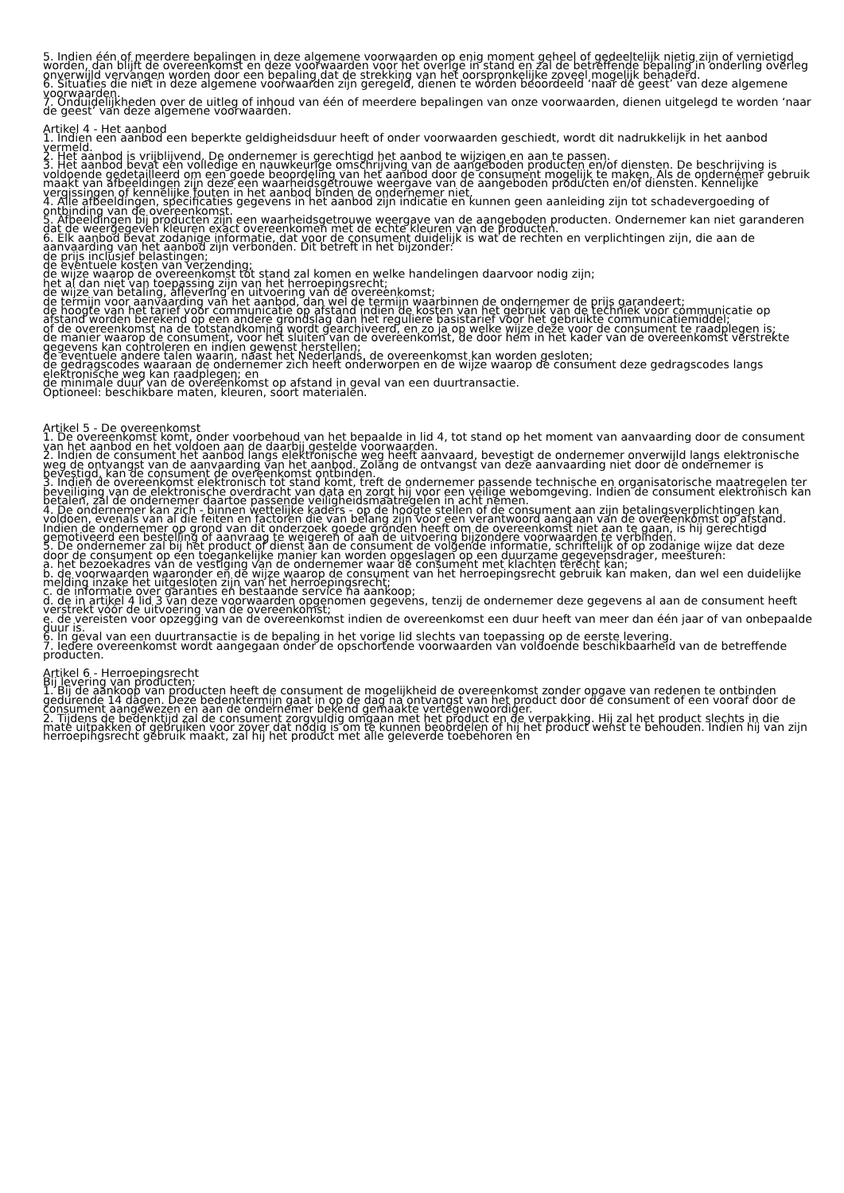5. Indien één of meerdere bepalingen in deze algemene voorwaarden op enig moment geheel of gedeeltelijk nietig zijn of vernietigd worden, dan blijft de overeenkomst en deze voorwaarden voor het overige in stand en zal de betreffende bepaling in onderling overleg onverwijld vervangen worden door een bepaling dat de strekking van het oorspronkelijke zoveel mogelijk benaderd.
6. Situaties die niet in deze algemene voorwaarden zijn geregeld, dienen te worden beoordeeld ‘naar de geest’ van deze algemene voorwaarden.
7. Onduidelijkheden over de uitleg of inhoud van één of meerdere bepalingen van onze voorwaarden, dienen uitgelegd te worden ‘naar de geest’ van deze algemene voorwaarden.
Artikel 4 - Het aanbod
1. Indien een aanbod een beperkte geldigheidsduur heeft of onder voorwaarden geschiedt, wordt dit nadrukkelijk in het aanbod vermeld.
2. Het aanbod is vrijblijvend. De ondernemer is gerechtigd het aanbod te wijzigen en aan te passen.
3. Het aanbod bevat een volledige en nauwkeurige omschrijving van de aangeboden producten en/of diensten. De beschrijving is voldoende gedetailleerd om een goede beoordeling van het aanbod door de consument mogelijk te maken. Als de ondernemer gebruik maakt van afbeeldingen zijn deze een waarheidsgetrouwe weergave van de aangeboden producten en/of diensten. Kennelijke vergissingen of kennelijke fouten in het aanbod binden de ondernemer niet.
4. Alle afbeeldingen, specificaties gegevens in het aanbod zijn indicatie en kunnen geen aanleiding zijn tot schadevergoeding of ontbinding van de overeenkomst.
5. Afbeeldingen bij producten zijn een waarheidsgetrouwe weergave van de aangeboden producten. Ondernemer kan niet garanderen dat de weergegeven kleuren exact overeenkomen met de echte kleuren van de producten.
6. Elk aanbod bevat zodanige informatie, dat voor de consument duidelijk is wat de rechten en verplichtingen zijn, die aan de aanvaarding van het aanbod zijn verbonden. Dit betreft in het bijzonder:
de prijs inclusief belastingen;
de eventuele kosten van verzending;
de wijze waarop de overeenkomst tot stand zal komen en welke handelingen daarvoor nodig zijn;
het al dan niet van toepassing zijn van het herroepingsrecht;
de wijze van betaling, aflevering en uitvoering van de overeenkomst;
de termijn voor aanvaarding van het aanbod, dan wel de termijn waarbinnen de ondernemer de prijs garandeert;
de hoogte van het tarief voor communicatie op afstand indien de kosten van het gebruik van de techniek voor communicatie op afstand worden berekend op een andere grondslag dan het reguliere basistarief voor het gebruikte communicatiemiddel;
of de overeenkomst na de totstandkoming wordt gearchiveerd, en zo ja op welke wijze deze voor de consument te raadplegen is;
de manier waarop de consument, voor het sluiten van de overeenkomst, de door hem in het kader van de overeenkomst verstrekte gegevens kan controleren en indien gewenst herstellen;
de eventuele andere talen waarin, naast het Nederlands, de overeenkomst kan worden gesloten;
de gedragscodes waaraan de ondernemer zich heeft onderworpen en de wijze waarop de consument deze gedragscodes langs elektronische weg kan raadplegen; en
de minimale duur van de overeenkomst op afstand in geval van een duurtransactie.
Optioneel: beschikbare maten, kleuren, soort materialen.
Artikel 5 - De overeenkomst
1. De overeenkomst komt, onder voorbehoud van het bepaalde in lid 4, tot stand op het moment van aanvaarding door de consument van het aanbod en het voldoen aan de daarbij gestelde voorwaarden.
2. Indien de consument het aanbod langs elektronische weg heeft aanvaard, bevestigt de ondernemer onverwijld langs elektronische weg de ontvangst van de aanvaarding van het aanbod. Zolang de ontvangst van deze aanvaarding niet door de ondernemer is bevestigd, kan de consument de overeenkomst ontbinden.
3. Indien de overeenkomst elektronisch tot stand komt, treft de ondernemer passende technische en organisatorische maatregelen ter beveiliging van de elektronische overdracht van data en zorgt hij voor een veilige webomgeving. Indien de consument elektronisch kan betalen, zal de ondernemer daartoe passende veiligheidsmaatregelen in acht nemen.
4. De ondernemer kan zich - binnen wettelijke kaders - op de hoogte stellen of de consument aan zijn betalingsverplichtingen kan voldoen, evenals van al die feiten en factoren die van belang zijn voor een verantwoord aangaan van de overeenkomst op afstand. Indien de ondernemer op grond van dit onderzoek goede gronden heeft om de overeenkomst niet aan te gaan, is hij gerechtigd gemotiveerd een bestelling of aanvraag te weigeren of aan de uitvoering bijzondere voorwaarden te verbinden.
5. De ondernemer zal bij het product of dienst aan de consument de volgende informatie, schriftelijk of op zodanige wijze dat deze door de consument op een toegankelijke manier kan worden opgeslagen op een duurzame gegevensdrager, meesturen:
a. het bezoekadres van de vestiging van de ondernemer waar de consument met klachten terecht kan;
b. de voorwaarden waaronder en de wijze waarop de consument van het herroepingsrecht gebruik kan maken, dan wel een duidelijke melding inzake het uitgesloten zijn van het herroepingsrecht;
c. de informatie over garanties en bestaande service na aankoop;
d. de in artikel 4 lid 3 van deze voorwaarden opgenomen gegevens, tenzij de ondernemer deze gegevens al aan de consument heeft verstrekt vóór de uitvoering van de overeenkomst;
e. de vereisten voor opzegging van de overeenkomst indien de overeenkomst een duur heeft van meer dan één jaar of van onbepaalde duur is.
6. In geval van een duurtransactie is de bepaling in het vorige lid slechts van toepassing op de eerste levering.
7. Iedere overeenkomst wordt aangegaan onder de opschortende voorwaarden van voldoende beschikbaarheid van de betreffende producten.
Artikel 6 - Herroepingsrecht
Bij levering van producten:
1. Bij de aankoop van producten heeft de consument de mogelijkheid de overeenkomst zonder opgave van redenen te ontbinden gedurende 14 dagen. Deze bedenktermijn gaat in op de dag na ontvangst van het product door de consument of een vooraf door de consument aangewezen en aan de ondernemer bekend gemaakte vertegenwoordiger.
2. Tijdens de bedenktijd zal de consument zorgvuldig omgaan met het product en de verpakking. Hij zal het product slechts in die mate uitpakken of gebruiken voor zover dat nodig is om te kunnen beoordelen of hij het product wenst te behouden. Indien hij van zijn herroepingsrecht gebruik maakt, zal hij het product met alle geleverde toebehoren en